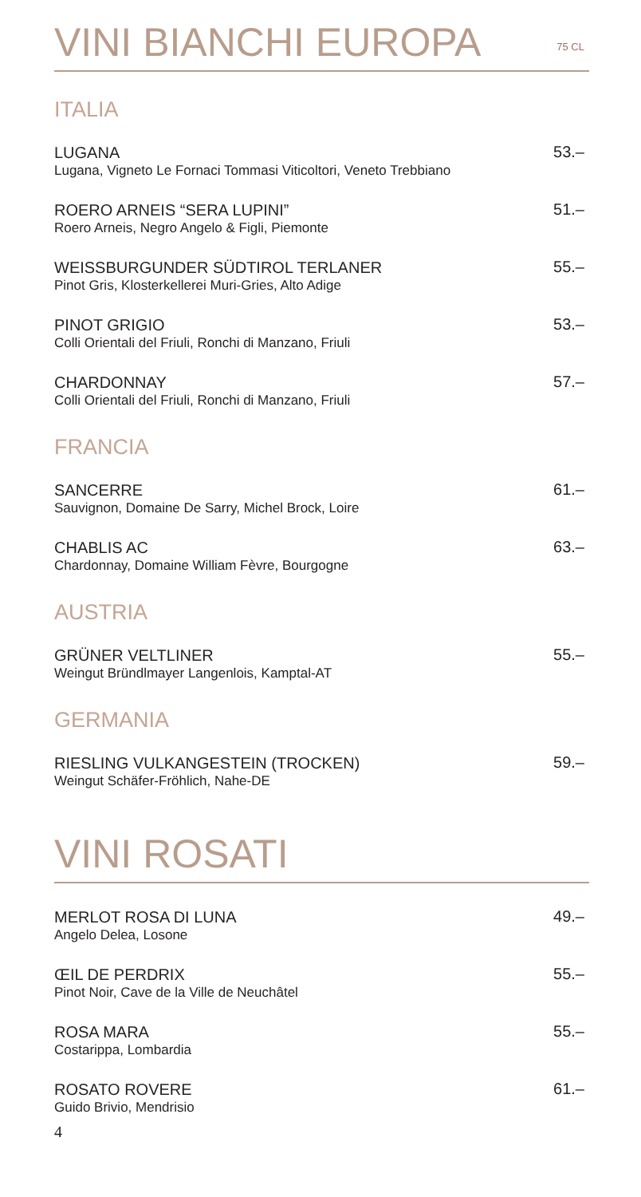VINI BIANCHI EUROPA 75 CL
ITALIA
LUGANA
Lugana, Vigneto Le Fornaci Tommasi Viticoltori, Veneto Trebbiano
53.–
ROERO ARNEIS “SERA LUPINI”
Roero Arneis, Negro Angelo & Figli, Piemonte
51.–
WEISSBURGUNDER SÜDTIROL TERLANER
Pinot Gris, Klosterkellerei Muri-Gries, Alto Adige
55.–
PINOT GRIGIO
Colli Orientali del Friuli, Ronchi di Manzano, Friuli
53.–
CHARDONNAY
Colli Orientali del Friuli, Ronchi di Manzano, Friuli
57.–
FRANCIA
SANCERRE
Sauvignon, Domaine De Sarry, Michel Brock, Loire
61.–
CHABLIS AC
Chardonnay, Domaine William Fèvre, Bourgogne
63.–
AUSTRIA
GRÜNER VELTLINER
Weingut Bründlmayer Langenlois, Kamptal-AT
55.–
GERMANIA
RIESLING VULKANGESTEIN (TROCKEN)
Weingut Schäfer-Fröhlich, Nahe-DE
59.–
VINI ROSATI
MERLOT ROSA DI LUNA
Angelo Delea, Losone
49.–
ŒIL DE PERDRIX
Pinot Noir, Cave de la Ville de Neuchâtel
55.–
ROSA MARA
Costarippa, Lombardia
55.–
ROSATO ROVERE
Guido Brivio, Mendrisio
61.–
4